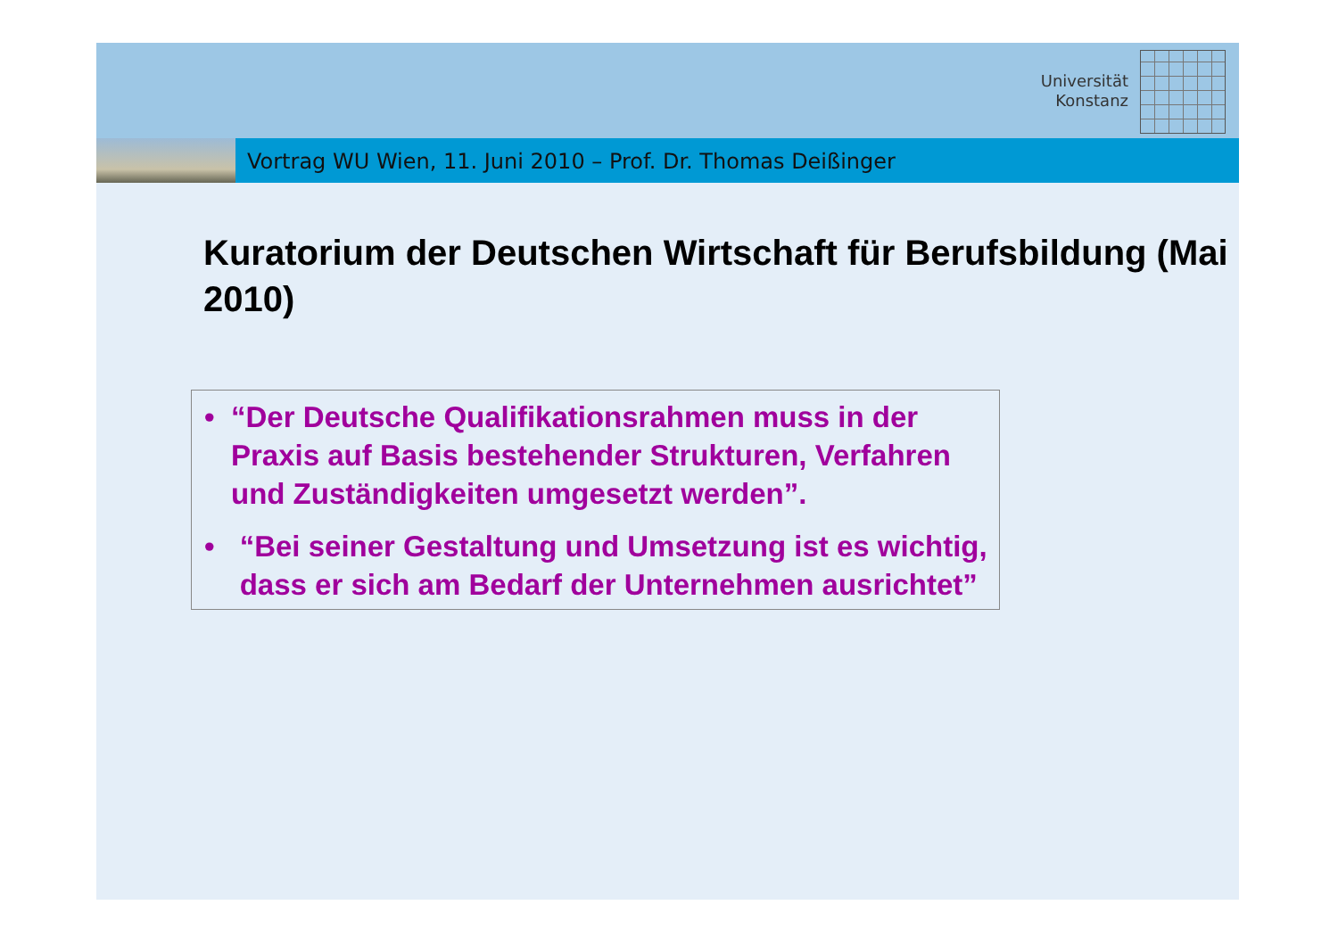Universität
Konstanz
Vortrag WU Wien, 11. Juni 2010 – Prof. Dr. Thomas Deißinger
Kuratorium der Deutschen Wirtschaft für Berufsbildung (Mai 2010)
• “Der Deutsche Qualifikationsrahmen muss in der Praxis auf Basis bestehender Strukturen, Verfahren und Zuständigkeiten umgesetzt werden”.
• “Bei seiner Gestaltung und Umsetzung ist es wichtig, dass er sich am Bedarf der Unternehmen ausrichtet”